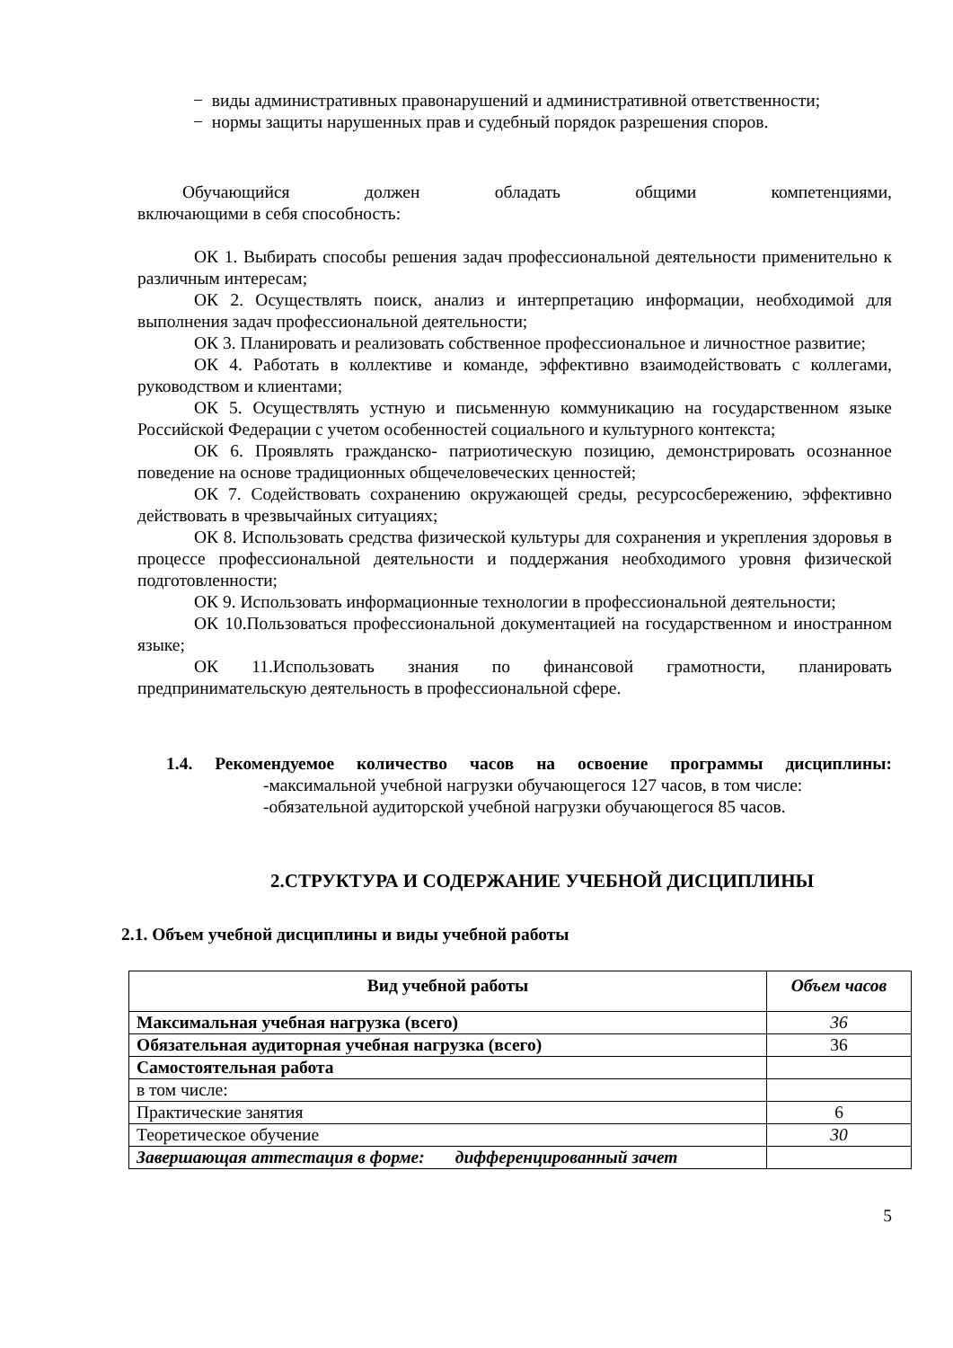− виды административных правонарушений и административной ответственности;
− нормы защиты нарушенных прав и судебный порядок разрешения споров.
Обучающийся должен обладать общими компетенциями,
включающими в себя способность:
ОК 1. Выбирать способы решения задач профессиональной деятельности применительно к различным интересам;
ОК 2. Осуществлять поиск, анализ и интерпретацию информации, необходимой для выполнения задач профессиональной деятельности;
ОК 3. Планировать и реализовать собственное профессиональное и личностное развитие;
ОК 4. Работать в коллективе и команде, эффективно взаимодействовать с коллегами, руководством и клиентами;
ОК 5. Осуществлять устную и письменную коммуникацию на государственном языке Российской Федерации с учетом особенностей социального и культурного контекста;
ОК 6. Проявлять гражданско- патриотическую позицию, демонстрировать осознанное поведение на основе традиционных общечеловеческих ценностей;
ОК 7. Содействовать сохранению окружающей среды, ресурсосбережению, эффективно действовать в чрезвычайных ситуациях;
ОК 8. Использовать средства физической культуры для сохранения и укрепления здоровья в процессе профессиональной деятельности и поддержания необходимого уровня физической подготовленности;
ОК 9. Использовать информационные технологии в профессиональной деятельности;
ОК 10.Пользоваться профессиональной документацией на государственном и иностранном языке;
ОК 11.Использовать знания по финансовой грамотности, планировать предпринимательскую деятельность в профессиональной сфере.
1.4. Рекомендуемое количество часов на освоение программы дисциплины:
-максимальной учебной нагрузки обучающегося 127 часов, в том числе:
-обязательной аудиторской учебной нагрузки обучающегося 85 часов.
2.СТРУКТУРА И СОДЕРЖАНИЕ УЧЕБНОЙ ДИСЦИПЛИНЫ
2.1. Объем учебной дисциплины и виды учебной работы
| Вид учебной работы | Объем часов |
| --- | --- |
| Максимальная учебная нагрузка (всего) | 36 |
| Обязательная аудиторная учебная нагрузка (всего) | 36 |
| Самостоятельная работа | |
| в том числе: | |
| Практические занятия | 6 |
| Теоретическое обучение | 30 |
| Завершающая аттестация в форме: дифференцированный зачет | |
5